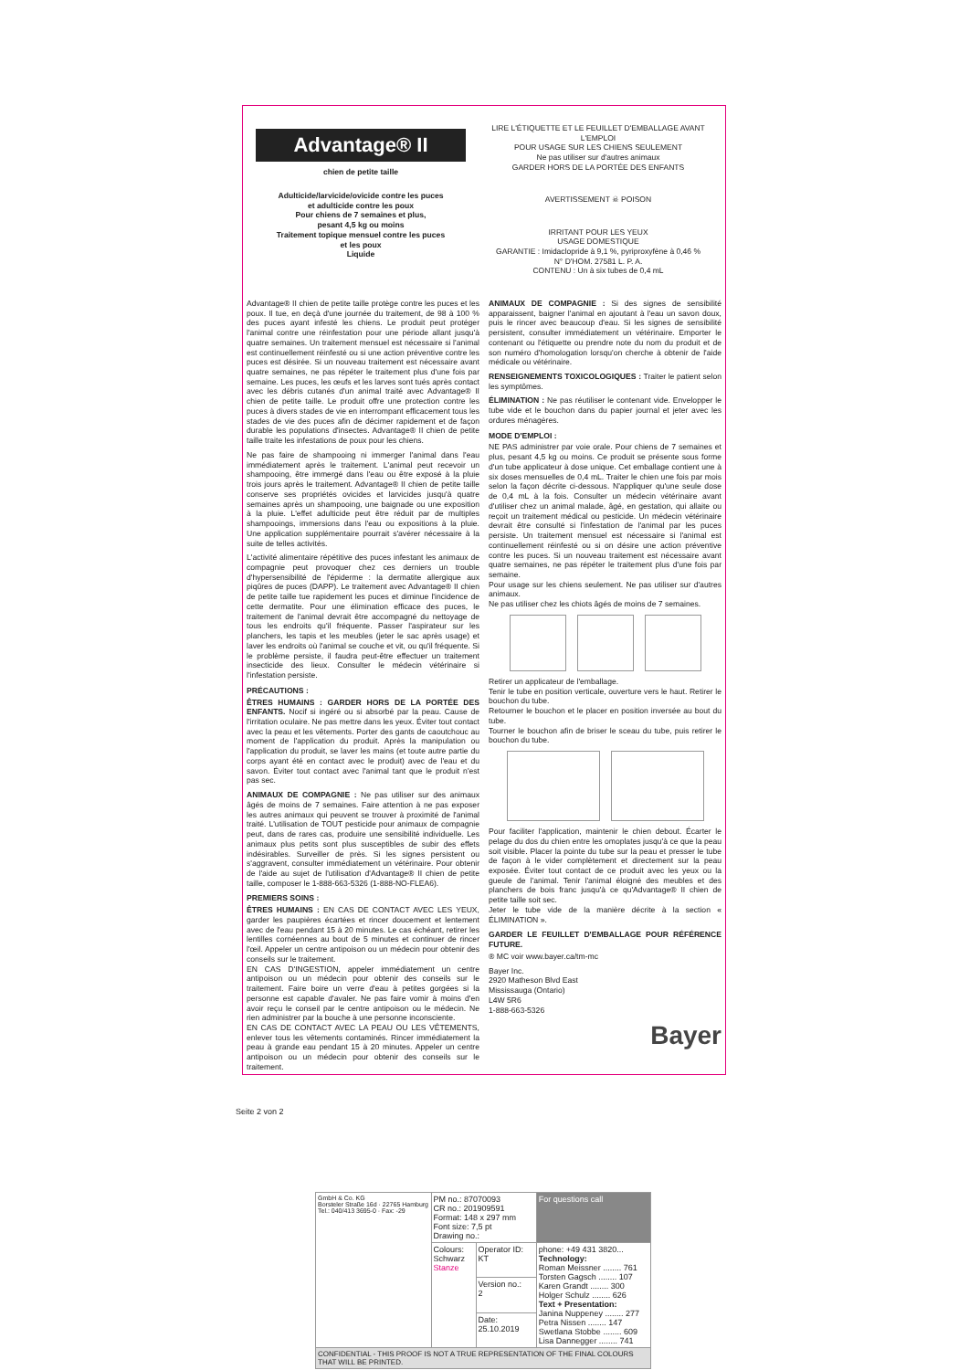Advantage® II
chien de petite taille
Adulticide/larvicide/ovicide contre les puces
et adulticide contre les poux
Pour chiens de 7 semaines et plus,
pesant 4,5 kg ou moins
Traitement topique mensuel contre les puces
et les poux
Liquide
LIRE L'ÉTIQUETTE ET LE FEUILLET D'EMBALLAGE AVANT L'EMPLOI
POUR USAGE SUR LES CHIENS SEULEMENT
Ne pas utiliser sur d'autres animaux
GARDER HORS DE LA PORTÉE DES ENFANTS
AVERTISSEMENT ☠ POISON
IRRITANT POUR LES YEUX
USAGE DOMESTIQUE
GARANTIE : Imidaclopride à 9,1 %, pyriproxyfène à 0,46 %
N° D'HOM. 27581 L. P. A.
CONTENU : Un à six tubes de 0,4 mL
Advantage® II chien de petite taille protège contre les puces et les poux. Il tue, en deçà d'une journée du traitement, de 98 à 100 % des puces ayant infesté les chiens. Le produit peut protéger l'animal contre une réinfestation pour une période allant jusqu'à quatre semaines. Un traitement mensuel est nécessaire si l'animal est continuellement réinfesté ou si une action préventive contre les puces est désirée. Si un nouveau traitement est nécessaire avant quatre semaines, ne pas répéter le traitement plus d'une fois par semaine. Les puces, les œufs et les larves sont tués après contact avec les débris cutanés d'un animal traité avec Advantage® II chien de petite taille. Le produit offre une protection contre les puces à divers stades de vie en interrompant efficacement tous les stades de vie des puces afin de décimer rapidement et de façon durable les populations d'insectes. Advantage® II chien de petite taille traite les infestations de poux pour les chiens.
Ne pas faire de shampooing ni immerger l'animal dans l'eau immédiatement après le traitement. L'animal peut recevoir un shampooing, être immergé dans l'eau ou être exposé à la pluie trois jours après le traitement. Advantage® II chien de petite taille conserve ses propriétés ovicides et larvicides jusqu'à quatre semaines après un shampooing, une baignade ou une exposition à la pluie. L'effet adulticide peut être réduit par de multiples shampooings, immersions dans l'eau ou expositions à la pluie. Une application supplémentaire pourrait s'avérer nécessaire à la suite de telles activités.
L'activité alimentaire répétitive des puces infestant les animaux de compagnie peut provoquer chez ces derniers un trouble d'hypersensibilité de l'épiderme : la dermatite allergique aux piqûres de puces (DAPP). Le traitement avec Advantage® II chien de petite taille tue rapidement les puces et diminue l'incidence de cette dermatite. Pour une élimination efficace des puces, le traitement de l'animal devrait être accompagné du nettoyage de tous les endroits qu'il fréquente. Passer l'aspirateur sur les planchers, les tapis et les meubles (jeter le sac après usage) et laver les endroits où l'animal se couche et vit, ou qu'il fréquente. Si le problème persiste, il faudra peut-être effectuer un traitement insecticide des lieux. Consulter le médecin vétérinaire si l'infestation persiste.
PRÉCAUTIONS :
ÊTRES HUMAINS : GARDER HORS DE LA PORTÉE DES ENFANTS. Nocif si ingéré ou si absorbé par la peau. Cause de l'irritation oculaire. Ne pas mettre dans les yeux. Éviter tout contact avec la peau et les vêtements. Porter des gants de caoutchouc au moment de l'application du produit. Après la manipulation ou l'application du produit, se laver les mains (et toute autre partie du corps ayant été en contact avec le produit) avec de l'eau et du savon. Éviter tout contact avec l'animal tant que le produit n'est pas sec.
ANIMAUX DE COMPAGNIE : Ne pas utiliser sur des animaux âgés de moins de 7 semaines. Faire attention à ne pas exposer les autres animaux qui peuvent se trouver à proximité de l'animal traité. L'utilisation de TOUT pesticide pour animaux de compagnie peut, dans de rares cas, produire une sensibilité individuelle. Les animaux plus petits sont plus susceptibles de subir des effets indésirables. Surveiller de près. Si les signes persistent ou s'aggravent, consulter immédiatement un vétérinaire. Pour obtenir de l'aide au sujet de l'utilisation d'Advantage® II chien de petite taille, composer le 1-888-663-5326 (1-888-NO-FLEA6).
PREMIERS SOINS :
ÊTRES HUMAINS : EN CAS DE CONTACT AVEC LES YEUX, garder les paupières écartées et rincer doucement et lentement avec de l'eau pendant 15 à 20 minutes. Le cas échéant, retirer les lentilles cornéennes au bout de 5 minutes et continuer de rincer l'œil. Appeler un centre antipoison ou un médecin pour obtenir des conseils sur le traitement.
EN CAS D'INGESTION, appeler immédiatement un centre antipoison ou un médecin pour obtenir des conseils sur le traitement. Faire boire un verre d'eau à petites gorgées si la personne est capable d'avaler. Ne pas faire vomir à moins d'en avoir reçu le conseil par le centre antipoison ou le médecin. Ne rien administrer par la bouche à une personne inconsciente.
EN CAS DE CONTACT AVEC LA PEAU OU LES VÊTEMENTS, enlever tous les vêtements contaminés. Rincer immédiatement la peau à grande eau pendant 15 à 20 minutes. Appeler un centre antipoison ou un médecin pour obtenir des conseils sur le traitement.
ANIMAUX DE COMPAGNIE : Si des signes de sensibilité apparaissent, baigner l'animal en ajoutant à l'eau un savon doux, puis le rincer avec beaucoup d'eau. Si les signes de sensibilité persistent, consulter immédiatement un vétérinaire. Emporter le contenant ou l'étiquette ou prendre note du nom du produit et de son numéro d'homologation lorsqu'on cherche à obtenir de l'aide médicale ou vétérinaire.
RENSEIGNEMENTS TOXICOLOGIQUES : Traiter le patient selon les symptômes.
ÉLIMINATION : Ne pas réutiliser le contenant vide. Envelopper le tube vide et le bouchon dans du papier journal et jeter avec les ordures ménagères.
MODE D'EMPLOI :
NE PAS administrer par voie orale. Pour chiens de 7 semaines et plus, pesant 4,5 kg ou moins. Ce produit se présente sous forme d'un tube applicateur à dose unique. Cet emballage contient une à six doses mensuelles de 0,4 mL. Traiter le chien une fois par mois selon la façon décrite ci-dessous. N'appliquer qu'une seule dose de 0,4 mL à la fois. Consulter un médecin vétérinaire avant d'utiliser chez un animal malade, âgé, en gestation, qui allaite ou reçoit un traitement médical ou pesticide. Un médecin vétérinaire devrait être consulté si l'infestation de l'animal par les puces persiste. Un traitement mensuel est nécessaire si l'animal est continuellement réinfesté ou si on désire une action préventive contre les puces. Si un nouveau traitement est nécessaire avant quatre semaines, ne pas répéter le traitement plus d'une fois par semaine.
Pour usage sur les chiens seulement. Ne pas utiliser sur d'autres animaux.
Ne pas utiliser chez les chiots âgés de moins de 7 semaines.
Retirer un applicateur de l'emballage.
Tenir le tube en position verticale, ouverture vers le haut. Retirer le bouchon du tube.
Retourner le bouchon et le placer en position inversée au bout du tube.
Tourner le bouchon afin de briser le sceau du tube, puis retirer le bouchon du tube.
Pour faciliter l'application, maintenir le chien debout. Écarter le pelage du dos du chien entre les omoplates jusqu'à ce que la peau soit visible. Placer la pointe du tube sur la peau et presser le tube de façon à le vider complètement et directement sur la peau exposée. Éviter tout contact de ce produit avec les yeux ou la gueule de l'animal. Tenir l'animal éloigné des meubles et des planchers de bois franc jusqu'à ce qu'Advantage® II chien de petite taille soit sec.
Jeter le tube vide de la manière décrite à la section « ÉLIMINATION ».
GARDER LE FEUILLET D'EMBALLAGE POUR RÉFÉRENCE FUTURE.
® MC voir www.bayer.ca/tm-mc
Bayer Inc.
2920 Matheson Blvd East
Mississauga (Ontario)
L4W 5R6
1-888-663-5326
Bayer
Seite 2 von 2
| GmbH & Co. KG Borsteler Straße 16d · 22765 Hamburg Tel.: 040/413 3695-0 · Fax: -29 | PM no.: 87070093 CR no.: 201909591 Format: 148 x 297 mm Font size: 7,5 pt Drawing no.: | | For questions call |
| | Colours: Schwarz Stanze | Operator ID: KT | phone: +49 431 3820... Technology: Roman Meissner ........ 761 Torsten Gagsch ........ 107 Karen Grandt ........ 300 Holger Schulz ........ 626 Text + Presentation: Janina Nuppeney ........ 277 Petra Nissen ........ 147 Swetlana Stobbe ........ 609 Lisa Dannegger ........ 741 |
| | | Version no.: 2 | |
| | | Date: 25.10.2019 | |
| CONFIDENTIAL - THIS PROOF IS NOT A TRUE REPRESENTATION OF THE FINAL COLOURS THAT WILL BE PRINTED. | | | |